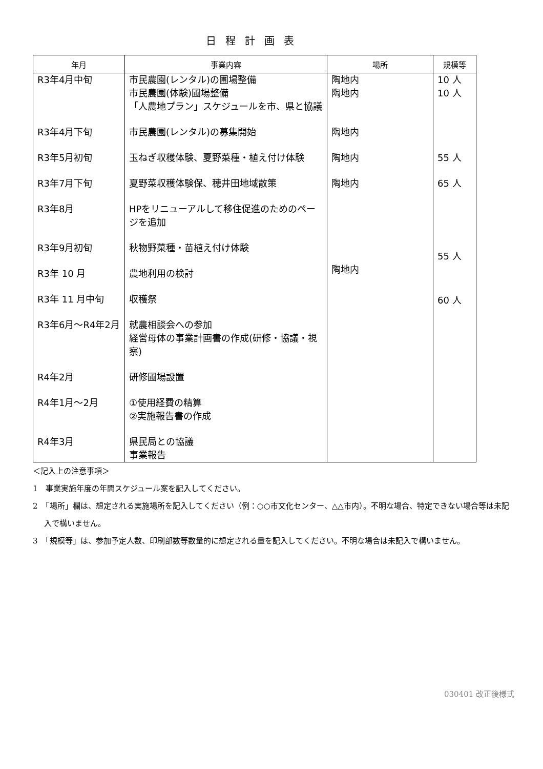日程計画表
| 年月 | 事業内容 | 場所 | 規模等 |
| --- | --- | --- | --- |
| R3年4月中旬 | 市民農園(レンタル)の圃場整備 市民農園(体験)圃場整備 「人農地プラン」スケジュールを市、県と協議 | 陶地内 陶地内 | 10 人 10 人 |
| R3年4月下旬 | 市民農園(レンタル)の募集開始 | 陶地内 | |
| R3年5月初旬 | 玉ねぎ収穫体験、夏野菜種・植え付け体験 | 陶地内 | 55 人 |
| R3年7月下旬 | 夏野菜収穫体験保、穂井田地域散策 | 陶地内 | 65 人 |
| R3年8月 | HPをリニューアルして移住促進のためのページを追加 | | |
| R3年9月初旬 | 秋物野菜種・苗植え付け体験 | 陶地内 | 55 人 |
| R3年 10 月 | 農地利用の検討 | | |
| R3年 11 月中旬 | 収穫祭 | | 60 人 |
| R3年6月～R4年2月 | 就農相談会への参加 経営母体の事業計画書の作成(研修・協議・視察) | | |
| R4年2月 | 研修圃場設置 | | |
| R4年1月～2月 | ①使用経費の精算 ②実施報告書の作成 | | |
| R4年3月 | 県民局との協議 事業報告 | | |
＜記入上の注意事項＞
1　事業実施年度の年間スケジュール案を記入してください。
2　「場所」欄は、想定される実施場所を記入してください（例：○○市文化センター、△△市内）。不明な場合、特定できない場合等は未記入で構いません。
3　「規模等」は、参加予定人数、印刷部数等数量的に想定される量を記入してください。不明な場合は未記入で構いません。
030401 改正後様式